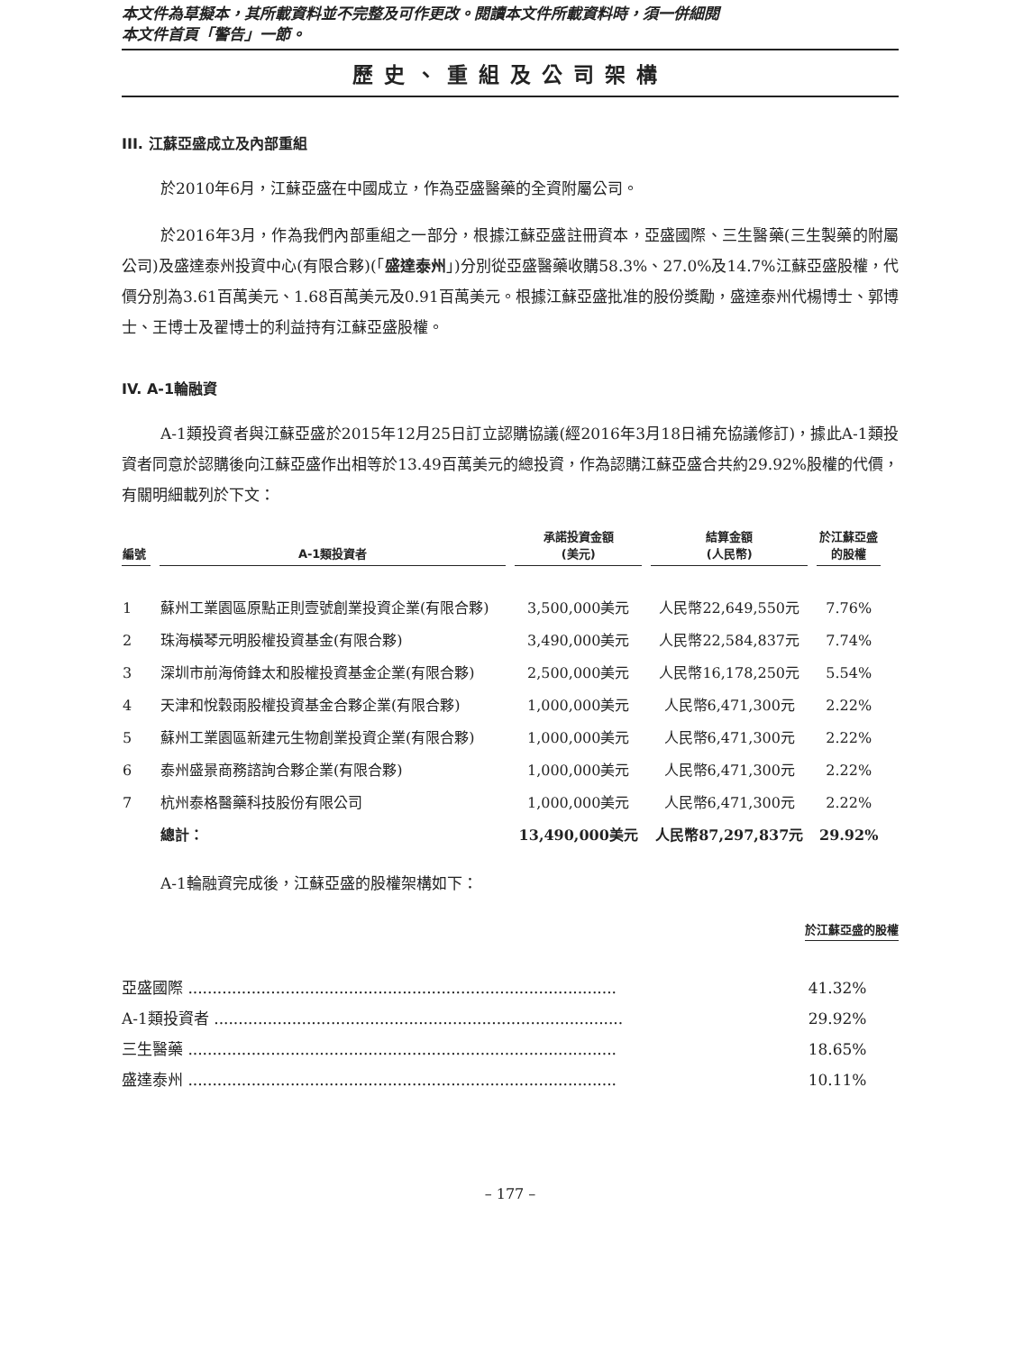本文件為草擬本，其所載資料並不完整及可作更改。閱讀本文件所載資料時，須一併細閱
本文件首頁「警告」一節。
歷史、重組及公司架構
III. 江蘇亞盛成立及內部重組
於2010年6月，江蘇亞盛在中國成立，作為亞盛醫藥的全資附屬公司。
於2016年3月，作為我們內部重組之一部分，根據江蘇亞盛註冊資本，亞盛國際、三生醫藥(三生製藥的附屬公司)及盛達泰州投資中心(有限合夥)(「盛達泰州」)分別從亞盛醫藥收購58.3%、27.0%及14.7%江蘇亞盛股權，代價分別為3.61百萬美元、1.68百萬美元及0.91百萬美元。根據江蘇亞盛批准的股份獎勵，盛達泰州代楊博士、郭博士、王博士及翟博士的利益持有江蘇亞盛股權。
IV. A-1輪融資
A-1類投資者與江蘇亞盛於2015年12月25日訂立認購協議(經2016年3月18日補充協議修訂)，據此A-1類投資者同意於認購後向江蘇亞盛作出相等於13.49百萬美元的總投資，作為認購江蘇亞盛合共約29.92%股權的代價，有關明細載列於下文：
| 編號 | A-1類投資者 | 承諾投資金額 (美元) | 結算金額 (人民幣) | 於江蘇亞盛 的股權 |
| --- | --- | --- | --- | --- |
| 1 | 蘇州工業園區原點正則壹號創業投資企業(有限合夥) | 3,500,000美元 | 人民幣22,649,550元 | 7.76% |
| 2 | 珠海橫琴元明股權投資基金(有限合夥) | 3,490,000美元 | 人民幣22,584,837元 | 7.74% |
| 3 | 深圳市前海倚鋒太和股權投資基金企業(有限合夥) | 2,500,000美元 | 人民幣16,178,250元 | 5.54% |
| 4 | 天津和悅穀雨股權投資基金合夥企業(有限合夥) | 1,000,000美元 | 人民幣6,471,300元 | 2.22% |
| 5 | 蘇州工業園區新建元生物創業投資企業(有限合夥) | 1,000,000美元 | 人民幣6,471,300元 | 2.22% |
| 6 | 泰州盛景商務諮詢合夥企業(有限合夥) | 1,000,000美元 | 人民幣6,471,300元 | 2.22% |
| 7 | 杭州泰格醫藥科技股份有限公司 | 1,000,000美元 | 人民幣6,471,300元 | 2.22% |
| | 總計： | 13,490,000美元 | 人民幣87,297,837元 | 29.92% |
A-1輪融資完成後，江蘇亞盛的股權架構如下：
| | 於江蘇亞盛的股權 |
| 亞盛國際 ........................................................................................ | 41.32% |
| A-1類投資者 .................................................................................... | 29.92% |
| 三生醫藥 ........................................................................................ | 18.65% |
| 盛達泰州 ........................................................................................ | 10.11% |
– 177 –